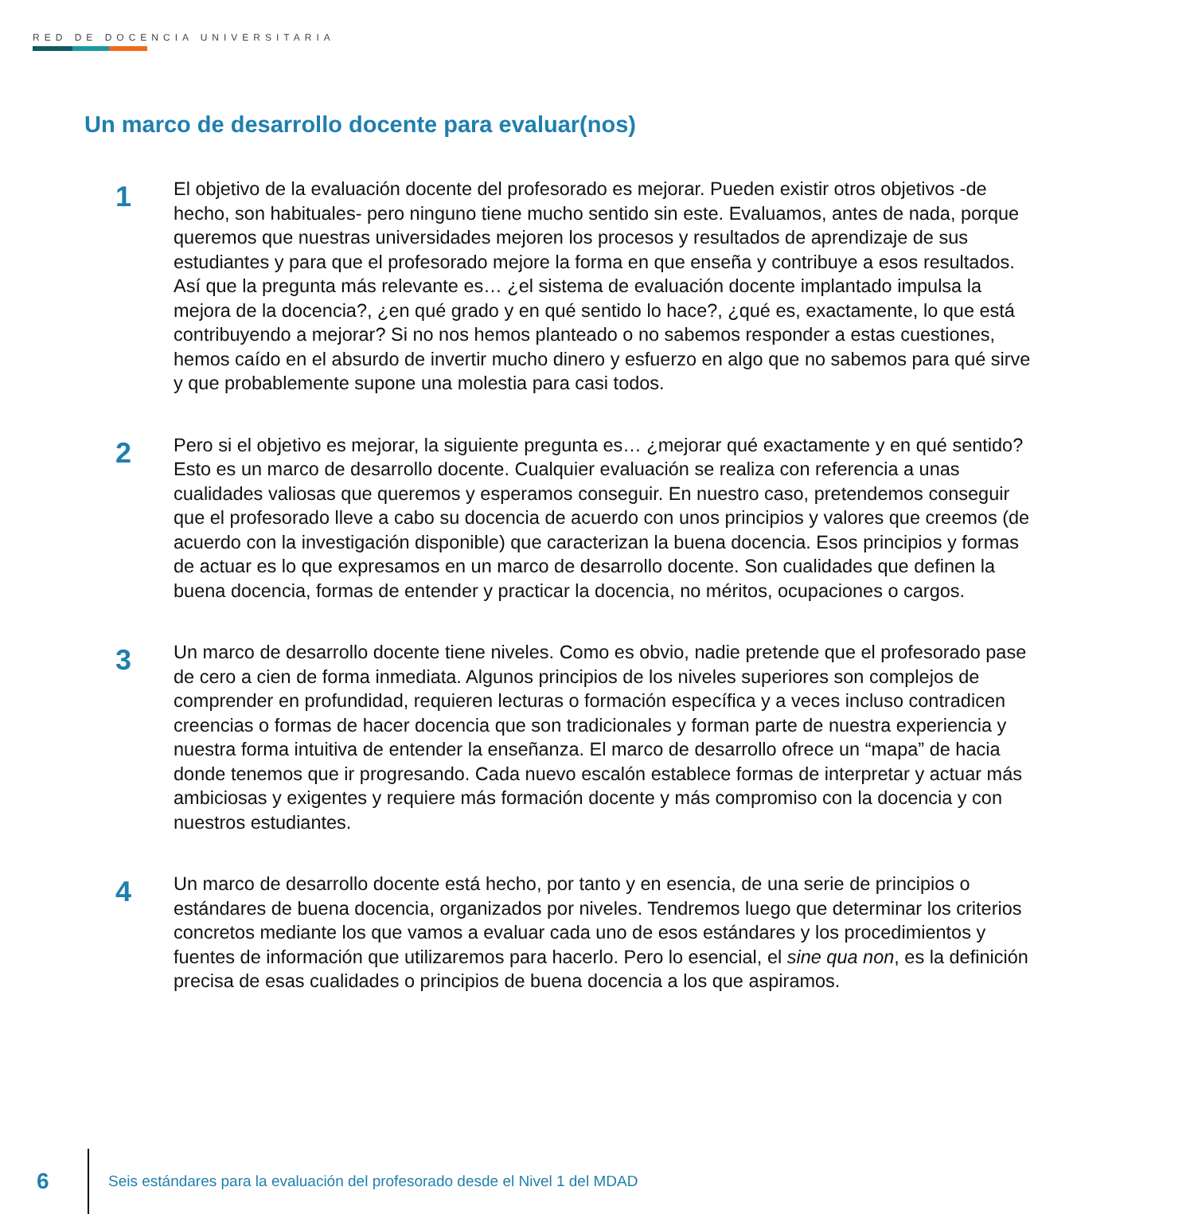RED DE DOCENCIA UNIVERSITARIA
Un marco de desarrollo docente para evaluar(nos)
1
El objetivo de la evaluación docente del profesorado es mejorar. Pueden existir otros objetivos -de hecho, son habituales- pero ninguno tiene mucho sentido sin este. Evaluamos, antes de nada, porque queremos que nuestras universidades mejoren los procesos y resultados de aprendizaje de sus estudiantes y para que el profesorado mejore la forma en que enseña y contribuye a esos resultados. Así que la pregunta más relevante es… ¿el sistema de evaluación docente implantado impulsa la mejora de la docencia?, ¿en qué grado y en qué sentido lo hace?, ¿qué es, exactamente, lo que está contribuyendo a mejorar? Si no nos hemos planteado o no sabemos responder a estas cuestiones, hemos caído en el absurdo de invertir mucho dinero y esfuerzo en algo que no sabemos para qué sirve y que probablemente supone una molestia para casi todos.
2
Pero si el objetivo es mejorar, la siguiente pregunta es… ¿mejorar qué exactamente y en qué sentido? Esto es un marco de desarrollo docente. Cualquier evaluación se realiza con referencia a unas cualidades valiosas que queremos y esperamos conseguir. En nuestro caso, pretendemos conseguir que el profesorado lleve a cabo su docencia de acuerdo con unos principios y valores que creemos (de acuerdo con la investigación disponible) que caracterizan la buena docencia. Esos principios y formas de actuar es lo que expresamos en un marco de desarrollo docente. Son cualidades que definen la buena docencia, formas de entender y practicar la docencia, no méritos, ocupaciones o cargos.
3
Un marco de desarrollo docente tiene niveles. Como es obvio, nadie pretende que el profesorado pase de cero a cien de forma inmediata. Algunos principios de los niveles superiores son complejos de comprender en profundidad, requieren lecturas o formación específica y a veces incluso contradicen creencias o formas de hacer docencia que son tradicionales y forman parte de nuestra experiencia y nuestra forma intuitiva de entender la enseñanza. El marco de desarrollo ofrece un “mapa” de hacia donde tenemos que ir progresando. Cada nuevo escalón establece formas de interpretar y actuar más ambiciosas y exigentes y requiere más formación docente y más compromiso con la docencia y con nuestros estudiantes.
4
Un marco de desarrollo docente está hecho, por tanto y en esencia, de una serie de principios o estándares de buena docencia, organizados por niveles. Tendremos luego que determinar los criterios concretos mediante los que vamos a evaluar cada uno de esos estándares y los procedimientos y fuentes de información que utilizaremos para hacerlo. Pero lo esencial, el sine qua non, es la definición precisa de esas cualidades o principios de buena docencia a los que aspiramos.
6
Seis estándares para la evaluación del profesorado desde el Nivel 1 del MDAD